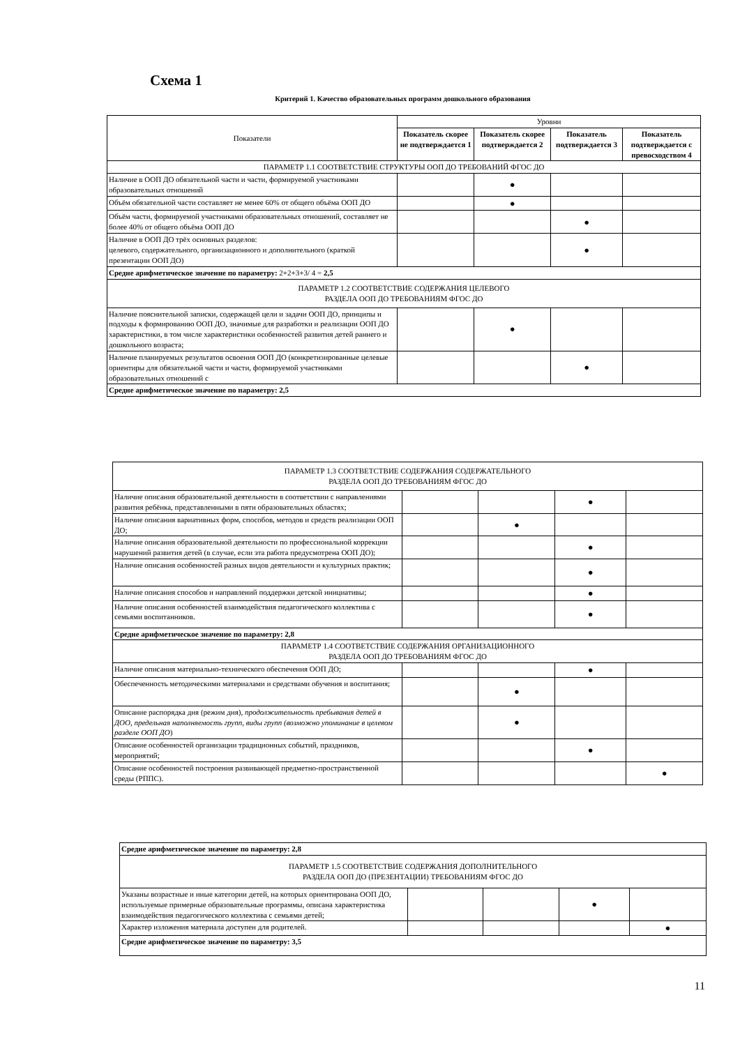Схема 1
Критерий 1. Качество образовательных программ дошкольного образования
| Показатели | Уровни | | | |
| | Показатель скорее не подтверждается 1 | Показатель скорее подтверждается 2 | Показатель подтверждается 3 | Показатель подтверждается с превосходством 4 |
| ПАРАМЕТР 1.1 СООТВЕТСТВИЕ СТРУКТУРЫ ООП ДО ТРЕБОВАНИЙ ФГОС ДО | | | | |
| Наличие в ООП ДО обязательной части и части, формируемой участниками образовательных отношений | | ● | | |
| Объём обязательной части составляет не менее 60% от общего объёма ООП ДО | | ● | | |
| Объём части, формируемой участниками образовательных отношений, составляет не более 40% от общего объёма ООП ДО | | | ● | |
| Наличие в ООП ДО трёх основных разделов: целевого, содержательного, организационного и дополнительного (краткой презентации ООП ДО) | | | ● | |
| Средне арифметическое значение по параметру: 2+2+3+3/ 4 = 2,5 | | | | |
| ПАРАМЕТР 1.2 СООТВЕТСТВИЕ СОДЕРЖАНИЯ ЦЕЛЕВОГО РАЗДЕЛА ООП ДО ТРЕБОВАНИЯМ ФГОС ДО | | | | |
| Наличие пояснительной записки, содержащей цели и задачи ООП ДО, принципы и подходы к формированию ООП ДО, значимые для разработки и реализации ООП ДО характеристики, в том числе характеристики особенностей развития детей раннего и дошкольного возраста; | | ● | | |
| Наличие планируемых результатов освоения ООП ДО (конкретизированные целевые ориентиры для обязательной части и части, формируемой участниками образовательных отношений с | | | ● | |
| Средне арифметическое значение по параметру: 2,5 | | | | |
| ПАРАМЕТР 1.3 СООТВЕТСТВИЕ СОДЕРЖАНИЯ СОДЕРЖАТЕЛЬНОГО РАЗДЕЛА ООП ДО ТРЕБОВАНИЯМ ФГОС ДО | | | | |
| Наличие описания образовательной деятельности в соответствии с направлениями развития ребёнка, представленными в пяти образовательных областях; | | | ● | |
| Наличие описания вариативных форм, способов, методов и средств реализации ООП ДО; | | ● | | |
| Наличие описания образовательной деятельности по профессиональной коррекции нарушений развития детей (в случае, если эта работа предусмотрена ООП ДО); | | | ● | |
| Наличие описания особенностей разных видов деятельности и культурных практик; | | | ● | |
| Наличие описания способов и направлений поддержки детской инициативы; | | | ● | |
| Наличие описания особенностей взаимодействия педагогического коллектива с семьями воспитанников. | | | ● | |
| Средне арифметическое значение по параметру: 2,8 | | | | |
| ПАРАМЕТР 1.4 СООТВЕТСТВИЕ СОДЕРЖАНИЯ ОРГАНИЗАЦИОННОГО РАЗДЕЛА ООП ДО ТРЕБОВАНИЯМ ФГОС ДО | | | | |
| Наличие описания материально-технического обеспечения ООП ДО; | | | ● | |
| Обеспеченность методическими материалами и средствами обучения и воспитания; | | ● | | |
| Описание распорядка дня (режим дня), продолжительность пребывания детей в ДОО, предельная наполняемость групп, виды групп (возможно упоминание в целевом разделе ООП ДО ) | | ● | | |
| Описание особенностей организации традиционных событий, праздников, мероприятий; | | | ● | |
| Описание особенностей построения развивающей предметно-пространственной среды (РППС). | | | | ● |
| Средне арифметическое значение по параметру: 2,8 | | | | |
| ПАРАМЕТР 1.5 СООТВЕТСТВИЕ СОДЕРЖАНИЯ ДОПОЛНИТЕЛЬНОГО РАЗДЕЛА ООП ДО (ПРЕЗЕНТАЦИИ) ТРЕБОВАНИЯМ ФГОС ДО | | | | |
| Указаны возрастные и иные категории детей, на которых ориентирована ООП ДО, используемые примерные образовательные программы, описана характеристика взаимодействия педагогического коллектива с семьями детей; | | | ● | |
| Характер изложения материала доступен для родителей. | | | | ● |
| Средне арифметическое значение по параметру: 3,5 | | | | |
11